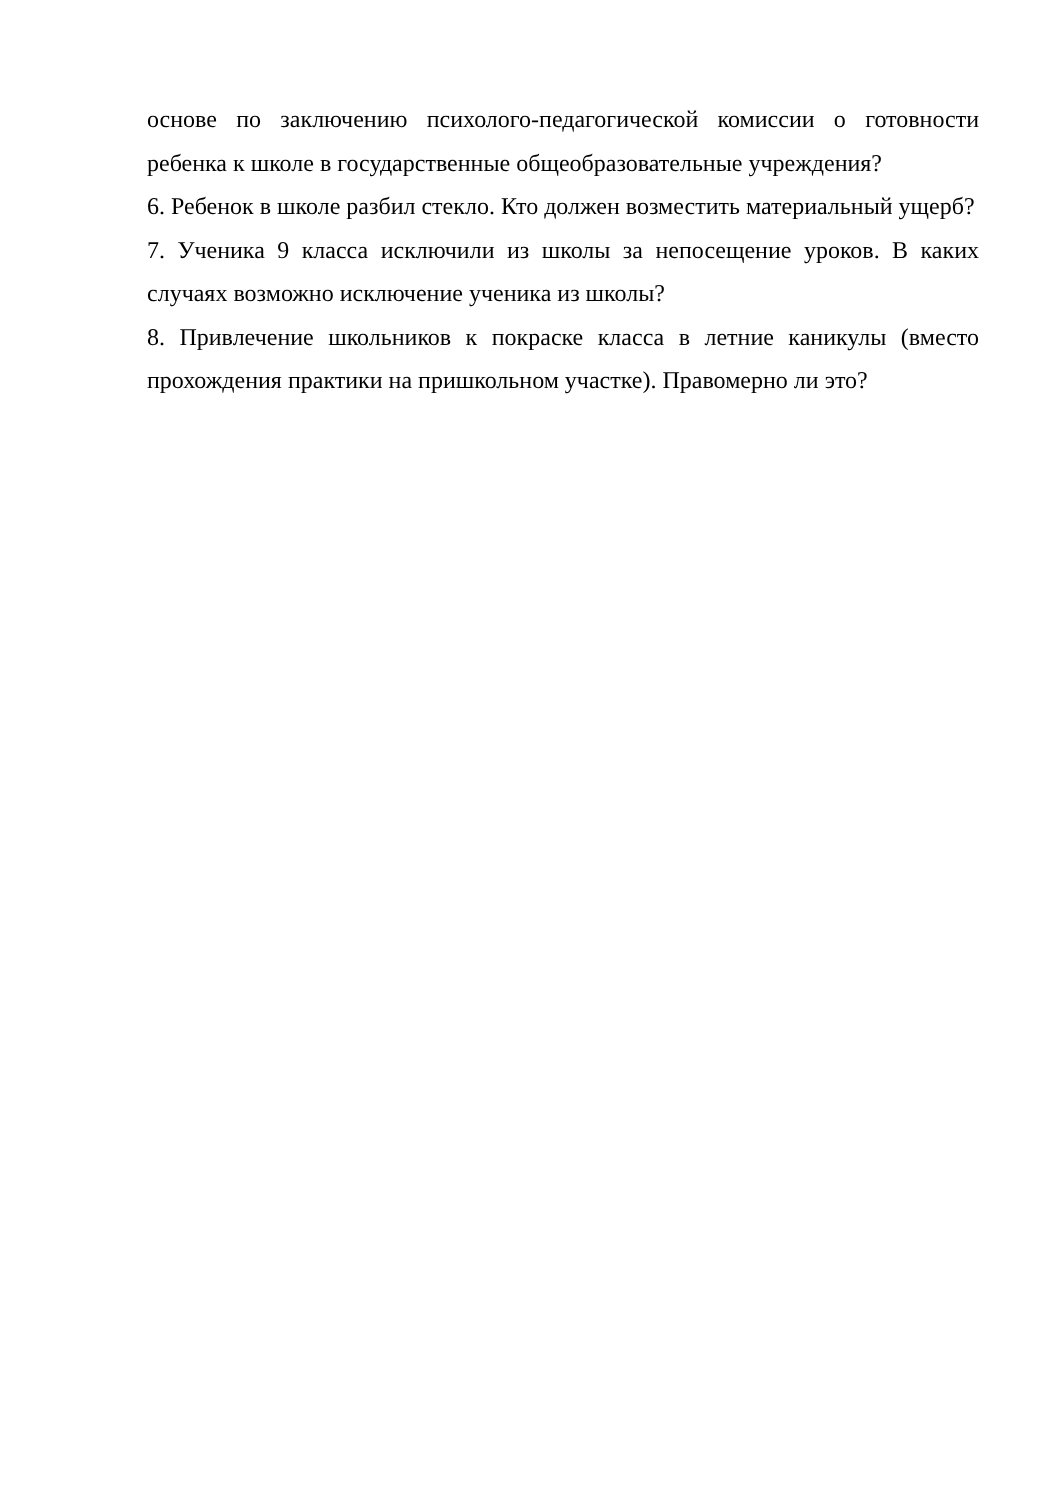основе по заключению психолого-педагогической комиссии о готовности ребенка к школе в государственные общеобразовательные учреждения?
6. Ребенок в школе разбил стекло. Кто должен возместить материальный ущерб?
7. Ученика 9 класса исключили из школы за непосещение уроков. В каких случаях возможно исключение ученика из школы?
8. Привлечение школьников к покраске класса в летние каникулы (вместо прохождения практики на пришкольном участке). Правомерно ли это?